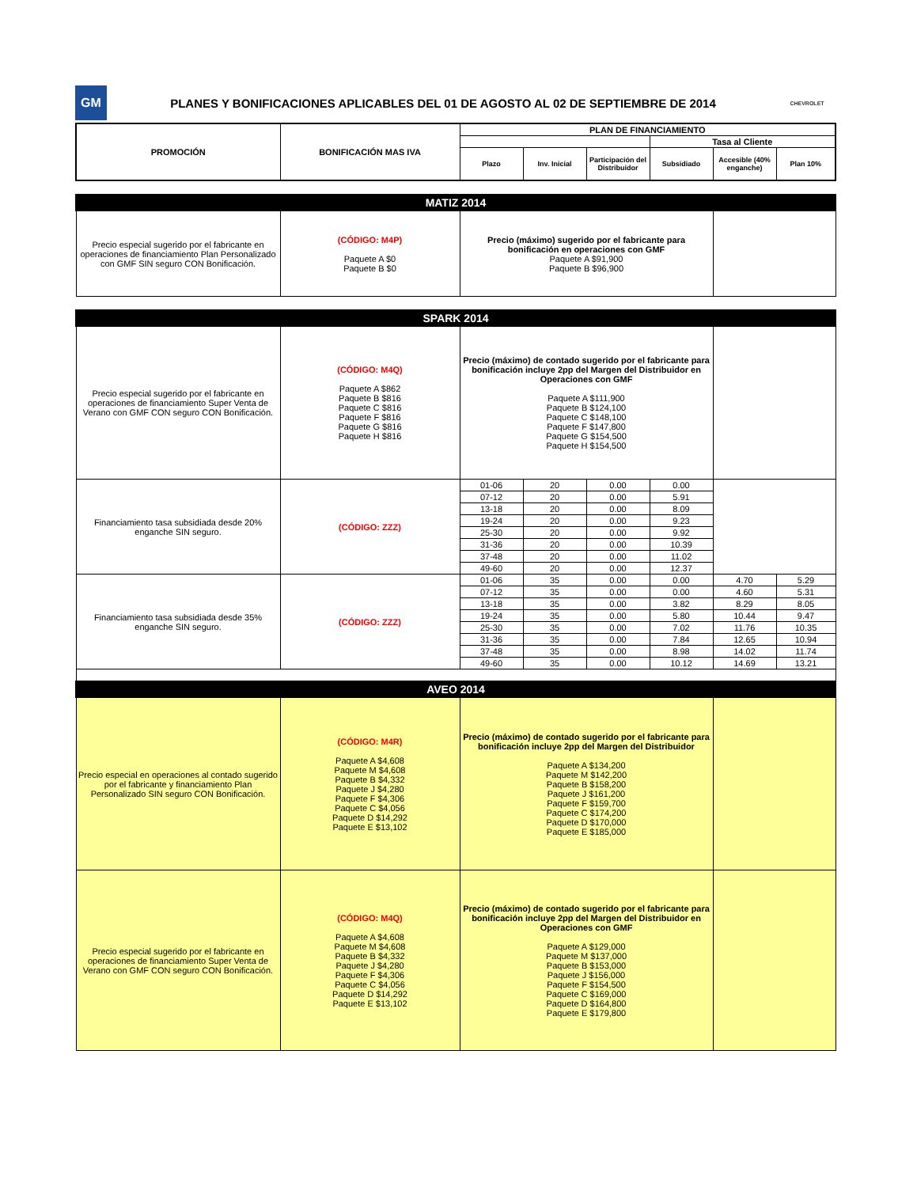GM
PLANES Y BONIFICACIONES APLICABLES DEL 01 DE AGOSTO AL 02 DE SEPTIEMBRE DE 2014
CHEVROLET
| PROMOCIÓN | BONIFICACIÓN MAS IVA | PLAN DE FINANCIAMIENTO | | | | | |
| --- | --- | --- | --- | --- | --- | --- | --- |
| | | | | | Tasa al Cliente | | |
| | | Plazo | Inv. Inicial | Participación del Distribuidor | Subsidiado | Accesible (40% enganche) | Plan 10% |
| MATIZ 2014 | | | |
| Precio especial sugerido por el fabricante en operaciones de financiamiento Plan Personalizado con GMF SIN seguro CON Bonificación. | (CÓDIGO: M4P) Paquete A $0 Paquete B $0 | Precio (máximo) sugerido por el fabricante para bonificación en operaciones con GMF Paquete A $91,900 Paquete B $96,900 | |
| SPARK 2014 | | | | | | | |
| Precio especial sugerido por el fabricante en operaciones de financiamiento Super Venta de Verano con GMF CON seguro CON Bonificación. | (CÓDIGO: M4Q) Paquete A $862 Paquete B $816 Paquete C $816 Paquete F $816 Paquete G $816 Paquete H $816 | Precio (máximo) de contado sugerido por el fabricante para bonificación incluye 2pp del Margen del Distribuidor en Operaciones con GMF Paquete A $111,900 Paquete B $124,100 Paquete C $148,100 Paquete F $147,800 Paquete G $154,500 Paquete H $154,500 | | | | | |
| Financiamiento tasa subsidiada desde 20% enganche SIN seguro. | (CÓDIGO: ZZZ) | 01-06 | 20 | 0.00 | 0.00 | | |
| | | 07-12 | 20 | 0.00 | 5.91 | | |
| | | 13-18 | 20 | 0.00 | 8.09 | | |
| | | 19-24 | 20 | 0.00 | 9.23 | | |
| | | 25-30 | 20 | 0.00 | 9.92 | | |
| | | 31-36 | 20 | 0.00 | 10.39 | | |
| | | 37-48 | 20 | 0.00 | 11.02 | | |
| | | 49-60 | 20 | 0.00 | 12.37 | | |
| Financiamiento tasa subsidiada desde 35% enganche SIN seguro. | (CÓDIGO: ZZZ) | 01-06 | 35 | 0.00 | 0.00 | 4.70 | 5.29 |
| | | 07-12 | 35 | 0.00 | 0.00 | 4.60 | 5.31 |
| | | 13-18 | 35 | 0.00 | 3.82 | 8.29 | 8.05 |
| | | 19-24 | 35 | 0.00 | 5.80 | 10.44 | 9.47 |
| | | 25-30 | 35 | 0.00 | 7.02 | 11.76 | 10.35 |
| | | 31-36 | 35 | 0.00 | 7.84 | 12.65 | 10.94 |
| | | 37-48 | 35 | 0.00 | 8.98 | 14.02 | 11.74 |
| | | 49-60 | 35 | 0.00 | 10.12 | 14.69 | 13.21 |
| AVEO 2014 | | | | | | | |
| Precio especial en operaciones al contado sugerido por el fabricante y financiamiento Plan Personalizado SIN seguro CON Bonificación. | (CÓDIGO: M4R) Paquete A $4,608 Paquete M $4,608 Paquete B $4,332 Paquete J $4,280 Paquete F $4,306 Paquete C $4,056 Paquete D $14,292 Paquete E $13,102 | Precio (máximo) de contado sugerido por el fabricante para bonificación incluye 2pp del Margen del Distribuidor Paquete A $134,200 Paquete M $142,200 Paquete B $158,200 Paquete J $161,200 Paquete F $159,700 Paquete C $174,200 Paquete D $170,000 Paquete E $185,000 | | | | | |
| Precio especial sugerido por el fabricante en operaciones de financiamiento Super Venta de Verano con GMF CON seguro CON Bonificación. | (CÓDIGO: M4Q) Paquete A $4,608 Paquete M $4,608 Paquete B $4,332 Paquete J $4,280 Paquete F $4,306 Paquete C $4,056 Paquete D $14,292 Paquete E $13,102 | Precio (máximo) de contado sugerido por el fabricante para bonificación incluye 2pp del Margen del Distribuidor en Operaciones con GMF Paquete A $129,000 Paquete M $137,000 Paquete B $153,000 Paquete J $156,000 Paquete F $154,500 Paquete C $169,000 Paquete D $164,800 Paquete E $179,800 | | | | | |